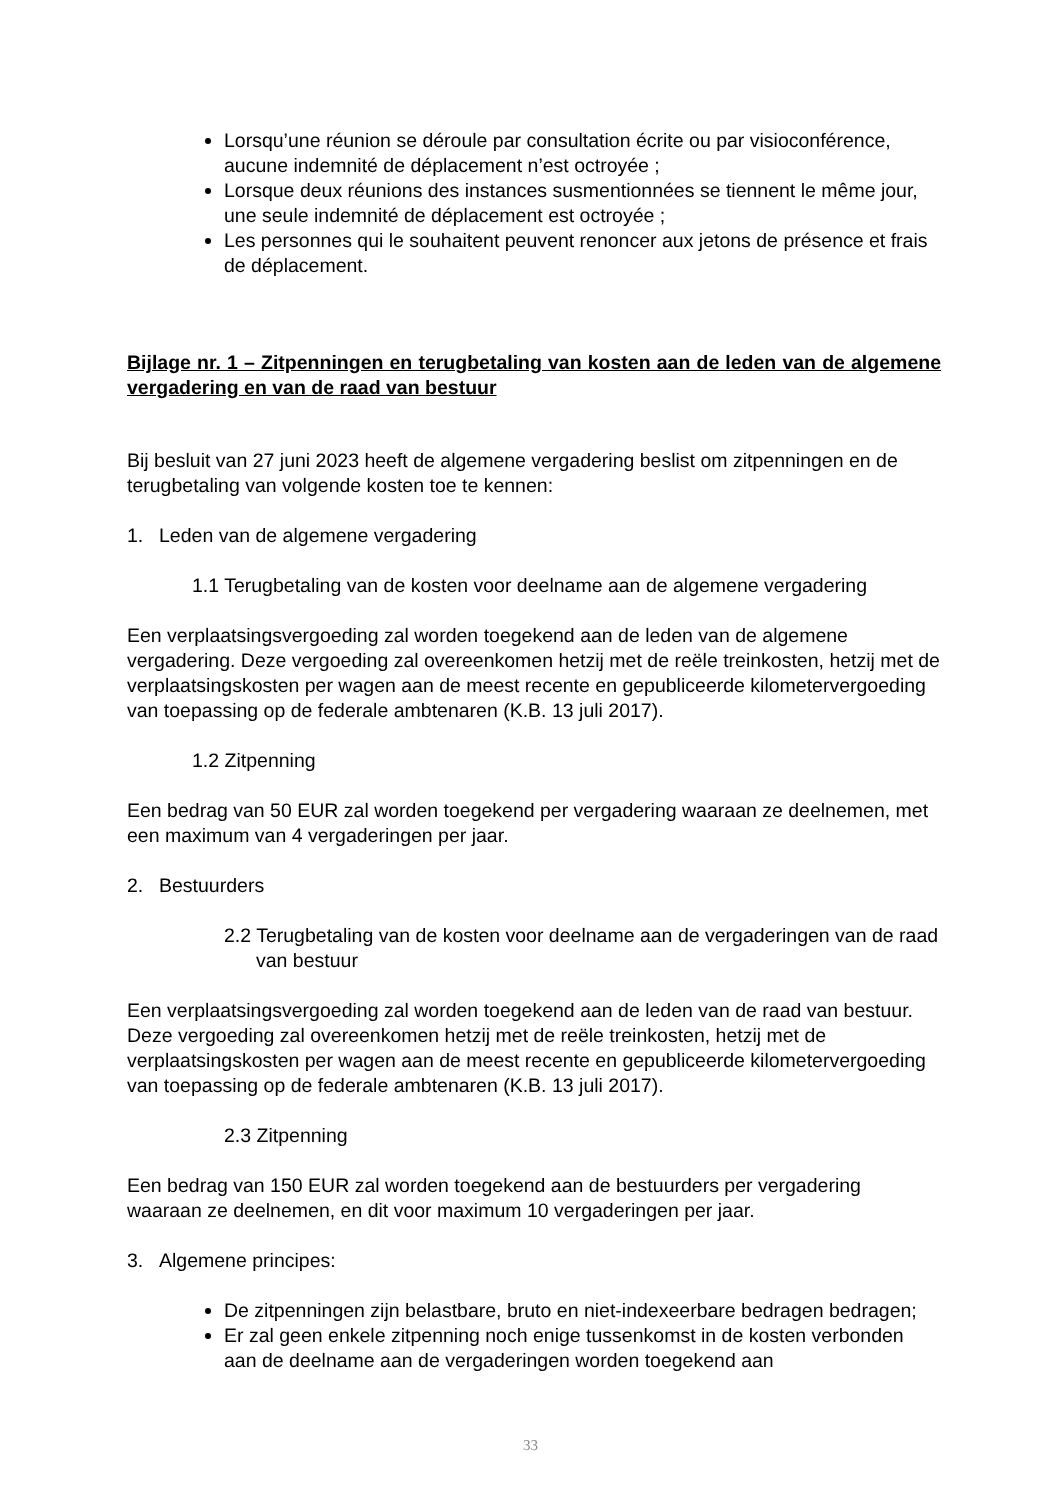Lorsqu’une réunion se déroule par consultation écrite ou par visioconférence, aucune indemnité de déplacement n’est octroyée ;
Lorsque deux réunions des instances susmentionnées se tiennent le même jour, une seule indemnité de déplacement est octroyée ;
Les personnes qui le souhaitent peuvent renoncer aux jetons de présence et frais de déplacement.
Bijlage nr. 1 – Zitpenningen en terugbetaling van kosten aan de leden van de algemene vergadering en van de raad van bestuur
Bij besluit van 27 juni 2023 heeft de algemene vergadering beslist om zitpenningen en de terugbetaling van volgende kosten toe te kennen:
1. Leden van de algemene vergadering
1.1 Terugbetaling van de kosten voor deelname aan de algemene vergadering
Een verplaatsingsvergoeding zal worden toegekend aan de leden van de algemene vergadering. Deze vergoeding zal overeenkomen hetzij met de reële treinkosten, hetzij met de verplaatsingskosten per wagen aan de meest recente en gepubliceerde kilometervergoeding van toepassing op de federale ambtenaren (K.B. 13 juli 2017).
1.2 Zitpenning
Een bedrag van 50 EUR zal worden toegekend per vergadering waaraan ze deelnemen, met een maximum van 4 vergaderingen per jaar.
2. Bestuurders
2.2 Terugbetaling van de kosten voor deelname aan de vergaderingen van de raad van bestuur
Een verplaatsingsvergoeding zal worden toegekend aan de leden van de raad van bestuur. Deze vergoeding zal overeenkomen hetzij met de reële treinkosten, hetzij met de verplaatsingskosten per wagen aan de meest recente en gepubliceerde kilometervergoeding van toepassing op de federale ambtenaren (K.B. 13 juli 2017).
2.3 Zitpenning
Een bedrag van 150 EUR zal worden toegekend aan de bestuurders per vergadering waaraan ze deelnemen, en dit voor maximum 10 vergaderingen per jaar.
3. Algemene principes:
De zitpenningen zijn belastbare, bruto en niet-indexeerbare bedragen bedragen;
Er zal geen enkele zitpenning noch enige tussenkomst in de kosten verbonden aan de deelname aan de vergaderingen worden toegekend aan
33